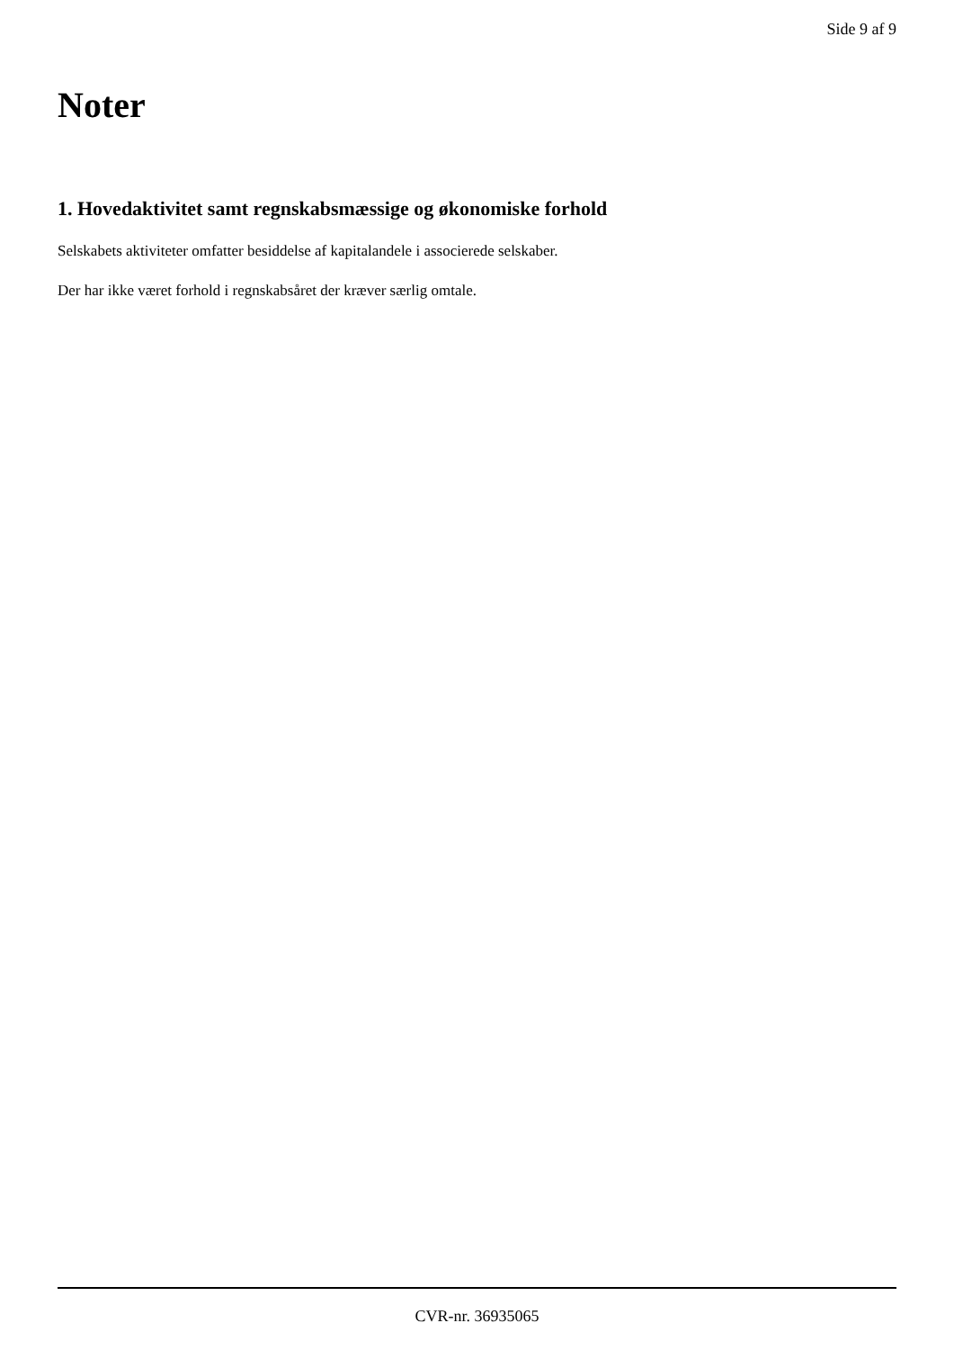Side 9 af 9
Noter
1. Hovedaktivitet samt regnskabsmæssige og økonomiske forhold
Selskabets aktiviteter omfatter besiddelse af kapitalandele i associerede selskaber.
Der har ikke været forhold i regnskabsåret der kræver særlig omtale.
CVR-nr. 36935065